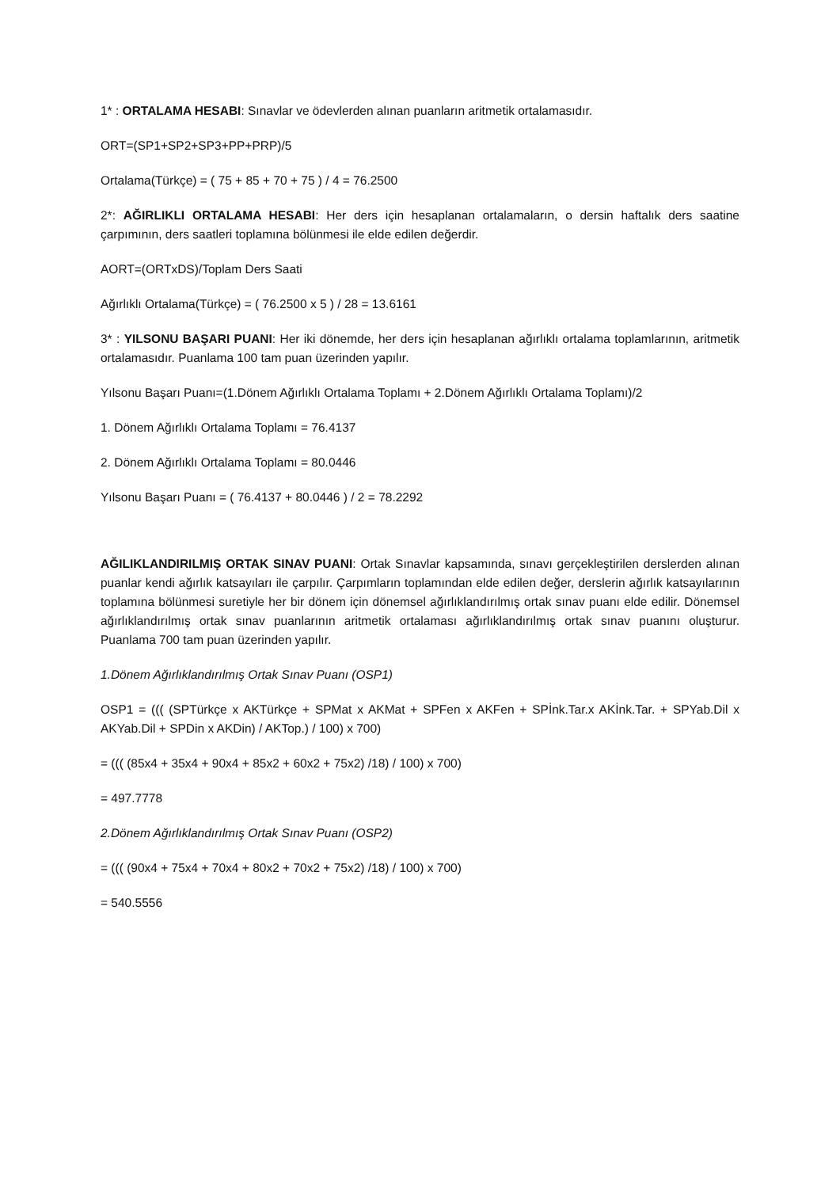1* : ORTALAMA HESABI: Sınavlar ve ödevlerden alınan puanların aritmetik ortalamasıdır.
ORT=(SP1+SP2+SP3+PP+PRP)/5
Ortalama(Türkçe) = ( 75 + 85 + 70 + 75 ) / 4 = 76.2500
2*: AĞIRLIKLI ORTALAMA HESABI: Her ders için hesaplanan ortalamaların, o dersin haftalık ders saatine çarpımının, ders saatleri toplamına bölünmesi ile elde edilen değerdir.
AORT=(ORTxDS)/Toplam Ders Saati
Ağırlıklı Ortalama(Türkçe) = ( 76.2500 x 5 ) / 28 = 13.6161
3* : YILSONU BAŞARI PUANI: Her iki dönemde, her ders için hesaplanan ağırlıklı ortalama toplamlarının, aritmetik ortalamasıdır. Puanlama 100 tam puan üzerinden yapılır.
Yılsonu Başarı Puanı=(1.Dönem Ağırlıklı Ortalama Toplamı + 2.Dönem Ağırlıklı Ortalama Toplamı)/2
1. Dönem Ağırlıklı Ortalama Toplamı = 76.4137
2. Dönem Ağırlıklı Ortalama Toplamı = 80.0446
Yılsonu Başarı Puanı = ( 76.4137 + 80.0446 ) / 2 = 78.2292
AĞILIKLANDIRILMIŞ ORTAK SINAV PUANI: Ortak Sınavlar kapsamında, sınavı gerçekleştirilen derslerden alınan puanlar kendi ağırlık katsayıları ile çarpılır. Çarpımların toplamından elde edilen değer, derslerin ağırlık katsayılarının toplamına bölünmesi suretiyle her bir dönem için dönemsel ağırlıklandırılmış ortak sınav puanı elde edilir. Dönemsel ağırlıklandırılmış ortak sınav puanlarının aritmetik ortalaması ağırlıklandırılmış ortak sınav puanını oluşturur. Puanlama 700 tam puan üzerinden yapılır.
1.Dönem Ağırlıklandırılmış Ortak Sınav Puanı (OSP1)
OSP1 = ((( (SPTürkçe x AKTürkçe + SPMat x AKMat + SPFen x AKFen + SPİnk.Tar.x AKİnk.Tar. + SPYab.Dil x AKYab.Dil + SPDin x AKDin) / AKTop.) / 100) x 700)
= ((( (85x4 + 35x4 + 90x4 + 85x2 + 60x2 + 75x2) /18) / 100) x 700)
= 497.7778
2.Dönem Ağırlıklandırılmış Ortak Sınav Puanı (OSP2)
= ((( (90x4 + 75x4 + 70x4 + 80x2 + 70x2 + 75x2) /18) / 100) x 700)
= 540.5556